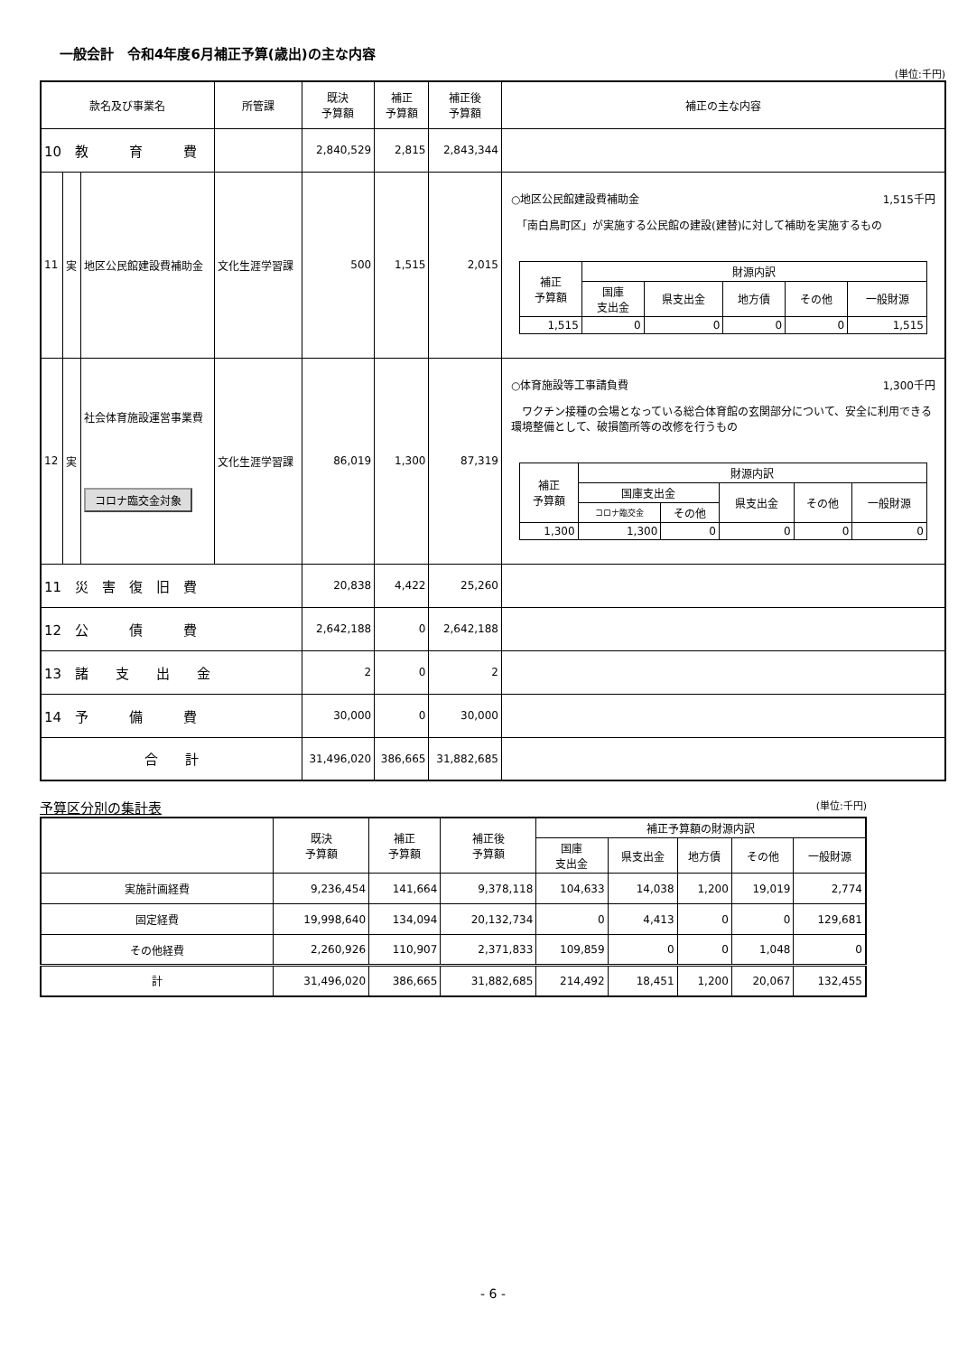一般会計　令和4年度6月補正予算(歳出)の主な内容
(単位:千円)
| 款名及び事業名 | | | 所管課 | 既決 予算額 | 補正 予算額 | 補正後 予算額 | 補正の主な内容 |
| --- | --- | --- | --- | --- | --- | --- | --- |
| 10 教 育 費 | | | | 2,840,529 | 2,815 | 2,843,344 | |
| 11 | 実 | 地区公民館建設費補助金 | 文化生涯学習課 | 500 | 1,515 | 2,015 | ○地区公民館建設費補助金 1,515千円 「南白鳥町区」が実施する公民館の建設(建替)に対して補助を実施するもの / 補正 予算額 / 財源内訳 / / / / / / / 国庫 支出金 / 県支出金 / 地方債 / その他 / 一般財源 / / 1,515 / 0 / 0 / 0 / 0 / 1,515 / |
| 12 | 実 | 社会体育施設運営事業費 コロナ臨交金対象 | 文化生涯学習課 | 86,019 | 1,300 | 87,319 | ○体育施設等工事請負費 1,300千円 ワクチン接種の会場となっている総合体育館の玄関部分について、安全に利用できる環境整備として、破損箇所等の改修を行うもの / 補正 予算額 / 財源内訳 / / / / / / / 国庫支出金 / / 県支出金 / その他 / 一般財源 / / / コロナ臨交金 / その他 / / / / / 1,300 / 1,300 / 0 / 0 / 0 / 0 / |
| 11 災 害 復 旧 費 | | | | 20,838 | 4,422 | 25,260 | |
| 12 公 債 費 | | | | 2,642,188 | 0 | 2,642,188 | |
| 13 諸 支 出 金 | | | | 2 | 0 | 2 | |
| 14 予 備 費 | | | | 30,000 | 0 | 30,000 | |
| 合 計 | | | | 31,496,020 | 386,665 | 31,882,685 | |
予算区分別の集計表 (単位:千円)
| | 既決 予算額 | 補正 予算額 | 補正後 予算額 | 補正予算額の財源内訳 | | | | |
| --- | --- | --- | --- | --- | --- | --- | --- | --- |
| | | | | 国庫 支出金 | 県支出金 | 地方債 | その他 | 一般財源 |
| 実施計画経費 | 9,236,454 | 141,664 | 9,378,118 | 104,633 | 14,038 | 1,200 | 19,019 | 2,774 |
| 固定経費 | 19,998,640 | 134,094 | 20,132,734 | 0 | 4,413 | 0 | 0 | 129,681 |
| その他経費 | 2,260,926 | 110,907 | 2,371,833 | 109,859 | 0 | 0 | 1,048 | 0 |
| 計 | 31,496,020 | 386,665 | 31,882,685 | 214,492 | 18,451 | 1,200 | 20,067 | 132,455 |
- 6 -